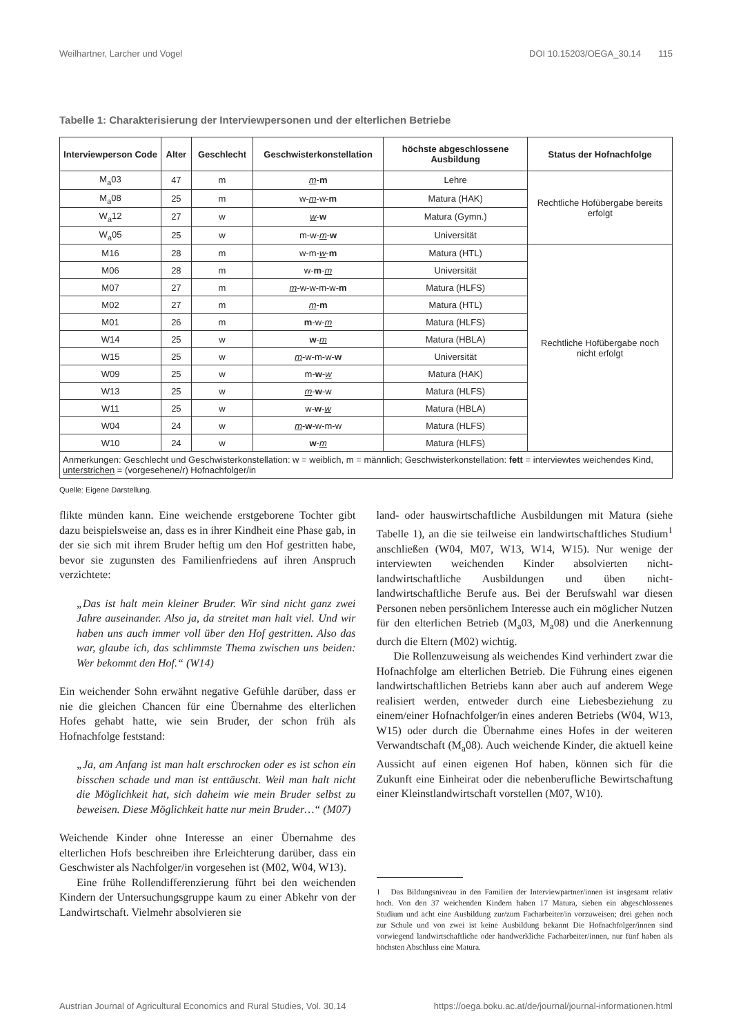Weilhartner, Larcher und Vogel DOI 10.15203/OEGA_30.14 115
Tabelle 1: Charakterisierung der Interviewpersonen und der elterlichen Betriebe
| Interviewperson Code | Alter | Geschlecht | Geschwisterkonstellation | höchste abgeschlossene Ausbildung | Status der Hofnachfolge |
| --- | --- | --- | --- | --- | --- |
| M<sub>a</sub>03 | 47 | m | m - m | Lehre | Rechtliche Hofübergabe bereits erfolgt |
| M<sub>a</sub>08 | 25 | m | w- m -w- m | Matura (HAK) | |
| W<sub>a</sub>12 | 27 | w | w - w | Matura (Gymn.) | |
| W<sub>a</sub>05 | 25 | w | m-w- m - w | Universität | |
| M16 | 28 | m | w-m- w - m | Matura (HTL) | Rechtliche Hofübergabe noch nicht erfolgt |
| M06 | 28 | m | w- m - m | Universität | |
| M07 | 27 | m | m -w-w-m-w- m | Matura (HLFS) | |
| M02 | 27 | m | m - m | Matura (HTL) | |
| M01 | 26 | m | m -w- m | Matura (HLFS) | |
| W14 | 25 | w | w - m | Matura (HBLA) | |
| W15 | 25 | w | m -w-m-w- w | Universität | |
| W09 | 25 | w | m- w - w | Matura (HAK) | |
| W13 | 25 | w | m - w -w | Matura (HLFS) | |
| W11 | 25 | w | w- w - w | Matura (HBLA) | |
| W04 | 24 | w | m - w -w-m-w | Matura (HLFS) | |
| W10 | 24 | w | w - m | Matura (HLFS) | |
| Anmerkungen: Geschlecht und Geschwisterkonstellation: w = weiblich, m = männlich; Geschwisterkonstellation: fett = interviewtes weichendes Kind, unterstrichen = (vorgesehene/r) Hofnachfolger/in | | | | | |
Quelle: Eigene Darstellung.
flikte münden kann. Eine weichende erstgeborene Tochter gibt dazu beispielsweise an, dass es in ihrer Kindheit eine Phase gab, in der sie sich mit ihrem Bruder heftig um den Hof gestritten habe, bevor sie zugunsten des Familienfriedens auf ihren Anspruch verzichtete:
„Das ist halt mein kleiner Bruder. Wir sind nicht ganz zwei Jahre auseinander. Also ja, da streitet man halt viel. Und wir haben uns auch immer voll über den Hof gestritten. Also das war, glaube ich, das schlimmste Thema zwischen uns beiden: Wer bekommt den Hof.“ (W14)
Ein weichender Sohn erwähnt negative Gefühle darüber, dass er nie die gleichen Chancen für eine Übernahme des elterlichen Hofes gehabt hatte, wie sein Bruder, der schon früh als Hofnachfolge feststand:
„Ja, am Anfang ist man halt erschrocken oder es ist schon ein bisschen schade und man ist enttäuscht. Weil man halt nicht die Möglichkeit hat, sich daheim wie mein Bruder selbst zu beweisen. Diese Möglichkeit hatte nur mein Bruder…“ (M07)
Weichende Kinder ohne Interesse an einer Übernahme des elterlichen Hofs beschreiben ihre Erleichterung darüber, dass ein Geschwister als Nachfolger/in vorgesehen ist (M02, W04, W13).
Eine frühe Rollendifferenzierung führt bei den weichenden Kindern der Untersuchungsgruppe kaum zu einer Abkehr von der Landwirtschaft. Vielmehr absolvieren sie
land- oder hauswirtschaftliche Ausbildungen mit Matura (siehe Tabelle 1), an die sie teilweise ein landwirtschaftliches Studium<sup>1</sup> anschließen (W04, M07, W13, W14, W15). Nur wenige der interviewten weichenden Kinder absolvierten nicht-landwirtschaftliche Ausbildungen und üben nicht-landwirtschaftliche Berufe aus. Bei der Berufswahl war diesen Personen neben persönlichem Interesse auch ein möglicher Nutzen für den elterlichen Betrieb (M<sub>a</sub>03, M<sub>a</sub>08) und die Anerkennung durch die Eltern (M02) wichtig.
Die Rollenzuweisung als weichendes Kind verhindert zwar die Hofnachfolge am elterlichen Betrieb. Die Führung eines eigenen landwirtschaftlichen Betriebs kann aber auch auf anderem Wege realisiert werden, entweder durch eine Liebesbeziehung zu einem/einer Hofnachfolger/in eines anderen Betriebs (W04, W13, W15) oder durch die Übernahme eines Hofes in der weiteren Verwandtschaft (M<sub>a</sub>08). Auch weichende Kinder, die aktuell keine Aussicht auf einen eigenen Hof haben, können sich für die Zukunft eine Einheirat oder die nebenberufliche Bewirtschaftung einer Kleinstlandwirtschaft vorstellen (M07, W10).
1 Das Bildungsniveau in den Familien der Interviewpartner/innen ist insgesamt relativ hoch. Von den 37 weichenden Kindern haben 17 Matura, sieben ein abgeschlossenes Studium und acht eine Ausbildung zur/zum Facharbeiter/in vorzuweisen; drei gehen noch zur Schule und von zwei ist keine Ausbildung bekannt Die Hofnachfolger/innen sind vorwiegend landwirtschaftliche oder handwerkliche Facharbeiter/innen, nur fünf haben als höchsten Abschluss eine Matura.
Austrian Journal of Agricultural Economics and Rural Studies, Vol. 30.14 https://oega.boku.ac.at/de/journal/journal-informationen.html